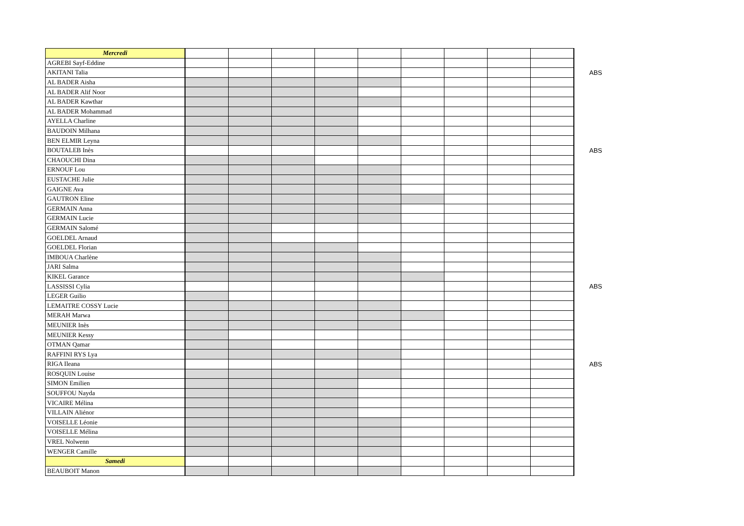| Mercredi | | | | | | | | | | |
| AGREBI Sayf-Eddine | | | | | | | | | | |
| AKITANI Talia | | | | | | | | | | ABS |
| AL BADER Aisha | | | | | | | | | | |
| AL BADER Alif Noor | | | | | | | | | | |
| AL BADER Kawthar | | | | | | | | | | |
| AL BADER Mohammad | | | | | | | | | | |
| AYELLA Charline | | | | | | | | | | |
| BAUDOIN Milhana | | | | | | | | | | |
| BEN ELMIR Leyna | | | | | | | | | | |
| BOUTALEB Inès | | | | | | | | | | ABS |
| CHAOUCHI Dina | | | | | | | | | | |
| ERNOUF Lou | | | | | | | | | | |
| EUSTACHE Julie | | | | | | | | | | |
| GAIGNE Ava | | | | | | | | | | |
| GAUTRON Eline | | | | | | | | | | |
| GERMAIN Anna | | | | | | | | | | |
| GERMAIN Lucie | | | | | | | | | | |
| GERMAIN Salomé | | | | | | | | | | |
| GOELDEL Arnaud | | | | | | | | | | |
| GOELDEL Florian | | | | | | | | | | |
| IMBOUA Charlène | | | | | | | | | | |
| JARI Salma | | | | | | | | | | |
| KIKEL Garance | | | | | | | | | | |
| LASSISSI Cylia | | | | | | | | | | ABS |
| LEGER Guilio | | | | | | | | | | |
| LEMAITRE COSSY Lucie | | | | | | | | | | |
| MERAH Marwa | | | | | | | | | | |
| MEUNIER Inès | | | | | | | | | | |
| MEUNIER Kessy | | | | | | | | | | |
| OTMAN Qamar | | | | | | | | | | |
| RAFFINI RYS Lya | | | | | | | | | | |
| RIGA Ileana | | | | | | | | | | ABS |
| ROSQUIN Louise | | | | | | | | | | |
| SIMON Emilien | | | | | | | | | | |
| SOUFFOU Nayda | | | | | | | | | | |
| VICAIRE Mélina | | | | | | | | | | |
| VILLAIN Aliénor | | | | | | | | | | |
| VOISELLE Léonie | | | | | | | | | | |
| VOISELLE Mélina | | | | | | | | | | |
| VREL Nolwenn | | | | | | | | | | |
| WENGER Camille | | | | | | | | | | |
| Samedi | | | | | | | | | | |
| BEAUBOIT Manon | | | | | | | | | | |